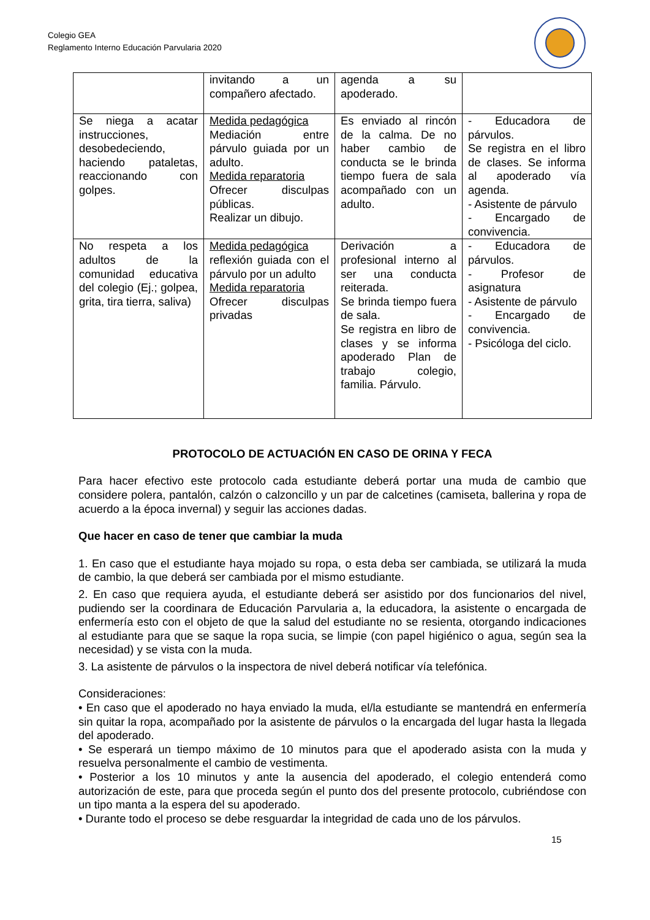Colegio GEA
Reglamento Interno Educación Parvularia 2020
| | invitando a un compañero afectado. | agenda a su apoderado. | |
| Se niega a acatar instrucciones, desobedeciendo, haciendo pataletas, reaccionando con golpes. | Medida pedagógica Mediación entre párvulo guiada por un adulto. Medida reparatoria Ofrecer disculpas públicas. Realizar un dibujo. | Es enviado al rincón de la calma. De no haber cambio de conducta se le brinda tiempo fuera de sala acompañado con un adulto. | - Educadora de párvulos. Se registra en el libro de clases. Se informa al apoderado vía agenda. - Asistente de párvulo - Encargado de convivencia. |
| No respeta a los adultos de la comunidad educativa del colegio (Ej.; golpea, grita, tira tierra, saliva) | Medida pedagógica reflexión guiada con el párvulo por un adulto Medida reparatoria Ofrecer disculpas privadas | Derivación a profesional interno al ser una conducta reiterada. Se brinda tiempo fuera de sala. Se registra en libro de clases y se informa apoderado Plan de trabajo colegio, familia. Párvulo. | - Educadora de párvulos. - Profesor de asignatura - Asistente de párvulo - Encargado de convivencia. - Psicóloga del ciclo. |
PROTOCOLO DE ACTUACIÓN EN CASO DE ORINA Y FECA
Para hacer efectivo este protocolo cada estudiante deberá portar una muda de cambio que considere polera, pantalón, calzón o calzoncillo y un par de calcetines (camiseta, ballerina y ropa de acuerdo a la época invernal) y seguir las acciones dadas.
Que hacer en caso de tener que cambiar la muda
1. En caso que el estudiante haya mojado su ropa, o esta deba ser cambiada, se utilizará la muda de cambio, la que deberá ser cambiada por el mismo estudiante.
2. En caso que requiera ayuda, el estudiante deberá ser asistido por dos funcionarios del nivel, pudiendo ser la coordinara de Educación Parvularia a, la educadora, la asistente o encargada de enfermería esto con el objeto de que la salud del estudiante no se resienta, otorgando indicaciones al estudiante para que se saque la ropa sucia, se limpie (con papel higiénico o agua, según sea la necesidad) y se vista con la muda.
3. La asistente de párvulos o la inspectora de nivel deberá notificar vía telefónica.
Consideraciones:
• En caso que el apoderado no haya enviado la muda, el/la estudiante se mantendrá en enfermería sin quitar la ropa, acompañado por la asistente de párvulos o la encargada del lugar hasta la llegada del apoderado.
• Se esperará un tiempo máximo de 10 minutos para que el apoderado asista con la muda y resuelva personalmente el cambio de vestimenta.
• Posterior a los 10 minutos y ante la ausencia del apoderado, el colegio entenderá como autorización de este, para que proceda según el punto dos del presente protocolo, cubriéndose con un tipo manta a la espera del su apoderado.
• Durante todo el proceso se debe resguardar la integridad de cada uno de los párvulos.
15